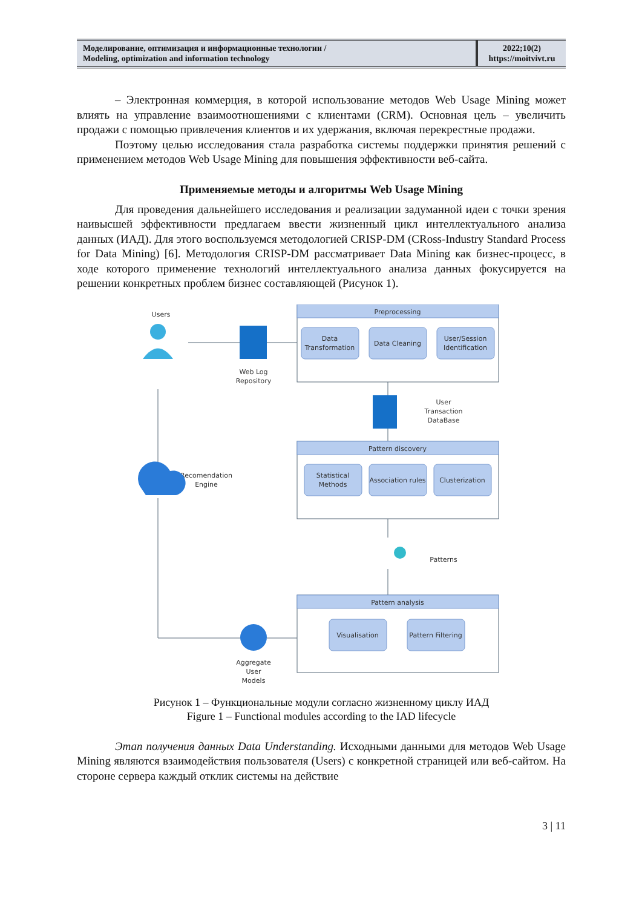Моделирование, оптимизация и информационные технологии /
Modeling, optimization and information technology
2022;10(2)
https://moitvivt.ru
– Электронная коммерция, в которой использование методов Web Usage Mining может влиять на управление взаимоотношениями с клиентами (CRM). Основная цель – увеличить продажи с помощью привлечения клиентов и их удержания, включая перекрестные продажи.
Поэтому целью исследования стала разработка системы поддержки принятия решений с применением методов Web Usage Mining для повышения эффективности веб-сайта.
Применяемые методы и алгоритмы Web Usage Mining
Для проведения дальнейшего исследования и реализации задуманной идеи с точки зрения наивысшей эффективности предлагаем ввести жизненный цикл интеллектуального анализа данных (ИАД). Для этого воспользуемся методологией CRISP-DM (CRoss-Industry Standard Process for Data Mining) [6]. Методология CRISP-DM рассматривает Data Mining как бизнес-процесс, в ходе которого применение технологий интеллектуального анализа данных фокусируется на решении конкретных проблем бизнес составляющей (Рисунок 1).
Preprocessing
Pattern discovery
Pattern analysis
Data
Transformation
Data Cleaning
User/Session
Identification
Statistical
Methods
Association rules
Clusterization
Visualisation
Pattern Filtering
Users
Web Log
Repository
User
Transaction
DataBase
Recomendation
Engine
Patterns
Aggregate
User
Models
Рисунок 1 – Функциональные модули согласно жизненному циклу ИАД
Figure 1 – Functional modules according to the IAD lifecycle
Этап получения данных Data Understanding. Исходными данными для методов Web Usage Mining являются взаимодействия пользователя (Users) с конкретной страницей или веб-сайтом. На стороне сервера каждый отклик системы на действие
3 | 11